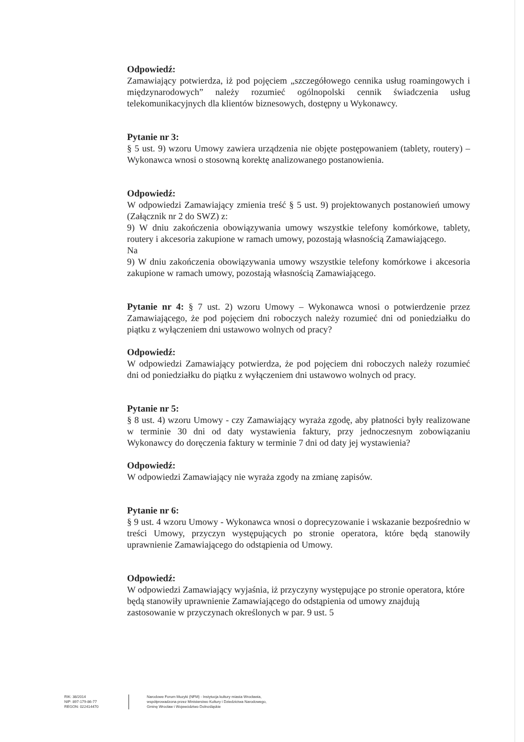Odpowiedź:
Zamawiający potwierdza, iż pod pojęciem „szczegółowego cennika usług roamingowych i międzynarodowych” należy rozumieć ogólnopolski cennik świadczenia usług telekomunikacyjnych dla klientów biznesowych, dostępny u Wykonawcy.
Pytanie nr 3:
§ 5 ust. 9) wzoru Umowy zawiera urządzenia nie objęte postępowaniem (tablety, routery) – Wykonawca wnosi o stosowną korektę analizowanego postanowienia.
Odpowiedź:
W odpowiedzi Zamawiający zmienia treść § 5 ust. 9) projektowanych postanowień umowy (Załącznik nr 2 do SWZ) z:
9) W dniu zakończenia obowiązywania umowy wszystkie telefony komórkowe, tablety, routery i akcesoria zakupione w ramach umowy, pozostają własnością Zamawiającego.
Na
9) W dniu zakończenia obowiązywania umowy wszystkie telefony komórkowe i akcesoria zakupione w ramach umowy, pozostają własnością Zamawiającego.
Pytanie nr 4: § 7 ust. 2) wzoru Umowy – Wykonawca wnosi o potwierdzenie przez Zamawiającego, że pod pojęciem dni roboczych należy rozumieć dni od poniedziałku do piątku z wyłączeniem dni ustawowo wolnych od pracy?
Odpowiedź:
W odpowiedzi Zamawiający potwierdza, że pod pojęciem dni roboczych należy rozumieć dni od poniedziałku do piątku z wyłączeniem dni ustawowo wolnych od pracy.
Pytanie nr 5:
§ 8 ust. 4) wzoru Umowy - czy Zamawiający wyraża zgodę, aby płatności były realizowane w terminie 30 dni od daty wystawienia faktury, przy jednoczesnym zobowiązaniu Wykonawcy do doręczenia faktury w terminie 7 dni od daty jej wystawienia?
Odpowiedź:
W odpowiedzi Zamawiający nie wyraża zgody na zmianę zapisów.
Pytanie nr 6:
§ 9 ust. 4 wzoru Umowy - Wykonawca wnosi o doprecyzowanie i wskazanie bezpośrednio w treści Umowy, przyczyn występujących po stronie operatora, które będą stanowiły uprawnienie Zamawiającego do odstąpienia od Umowy.
Odpowiedź:
W odpowiedzi Zamawiający wyjaśnia, iż przyczyny występujące po stronie operatora, które będą stanowiły uprawnienie Zamawiającego do odstąpienia od umowy znajdują zastosowanie w przyczynach określonych w par. 9 ust. 5
RIK: 38/2014
NIP: 897-179-86-77
REGON: 022414470
Narodowe Forum Muzyki (NFM) - Instytucja kultury miasta Wrocławia,
współprowadzona przez Ministerstwo Kultury i Dziedzictwa Narodowego,
Gminę Wrocław i Województwo Dolnośląskie